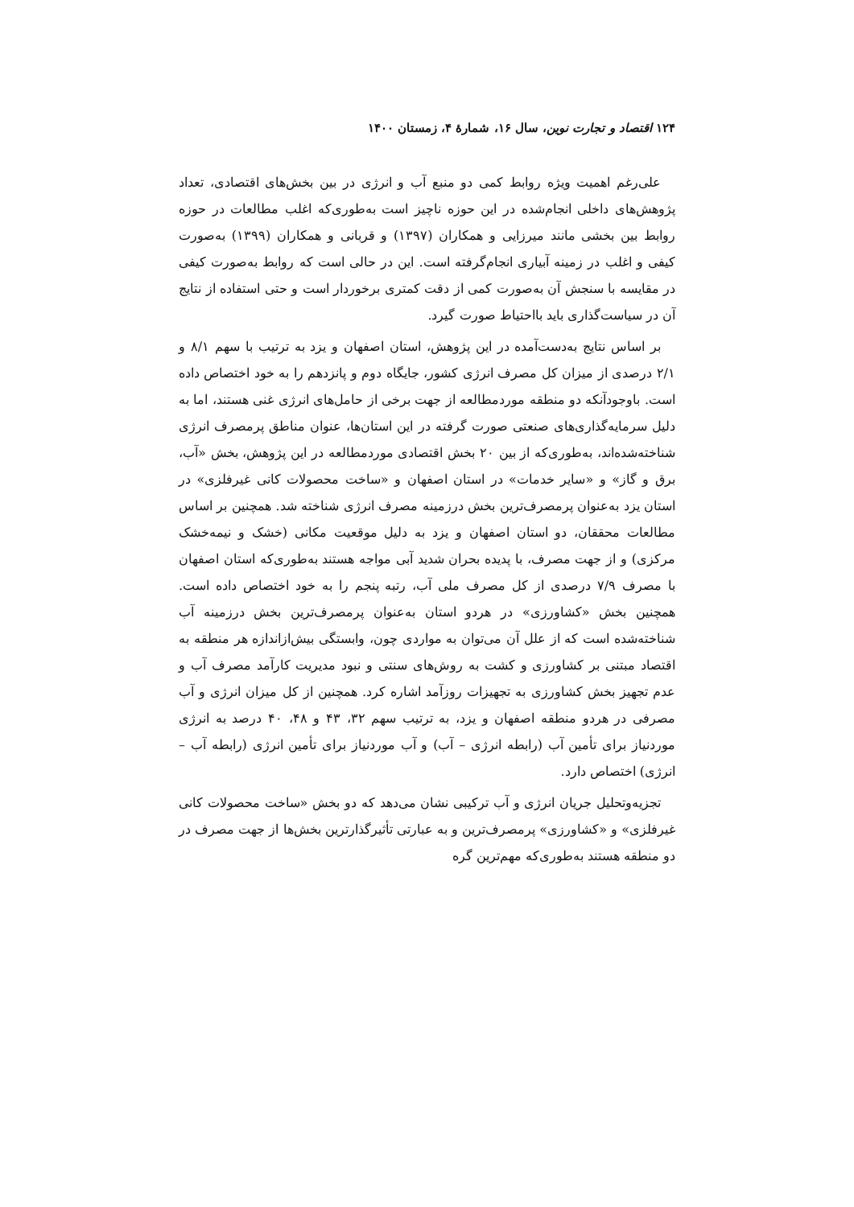۱۲۴ اقتصاد و تجارت نوین، سال ۱۶، شمارهٔ ۴، زمستان ۱۴۰۰
علی‌رغم اهمیت ویژه روابط کمی دو منبع آب و انرژی در بین بخش‌های اقتصادی، تعداد پژوهش‌های داخلی انجام‌شده در این حوزه ناچیز است به‌طوری‌که اغلب مطالعات در حوزه روابط بین بخشی مانند میرزایی و همکاران (۱۳۹۷) و قربانی و همکاران (۱۳۹۹) به‌صورت کیفی و اغلب در زمینه آبیاری انجام‌گرفته است. این در حالی است که روابط به‌صورت کیفی در مقایسه با سنجش آن به‌صورت کمی از دقت کمتری برخوردار است و حتی استفاده از نتایج آن در سیاست‌گذاری باید بااحتیاط صورت گیرد.
بر اساس نتایج به‌دست‌آمده در این پژوهش، استان اصفهان و یزد به ترتیب با سهم ۸/۱ و ۲/۱ درصدی از میزان کل مصرف انرژی کشور، جایگاه دوم و پانزدهم را به خود اختصاص داده است. باوجودآنکه دو منطقه موردمطالعه از جهت برخی از حامل‌های انرژی غنی هستند، اما به دلیل سرمایه‌گذاری‌های صنعتی صورت گرفته در این استان‌ها، عنوان مناطق پرمصرف انرژی شناخته‌شده‌اند، به‌طوری‌که از بین ۲۰ بخش اقتصادی موردمطالعه در این پژوهش، بخش «آب، برق و گاز» و «سایر خدمات» در استان اصفهان و «ساخت محصولات کانی غیرفلزی» در استان یزد به‌عنوان پرمصرف‌ترین بخش درزمینه مصرف انرژی شناخته شد. همچنین بر اساس مطالعات محققان، دو استان اصفهان و یزد به دلیل موقعیت مکانی (خشک و نیمه‌خشک مرکزی) و از جهت مصرف، با پدیده بحران شدید آبی مواجه هستند به‌طوری‌که استان اصفهان با مصرف ۷/۹ درصدی از کل مصرف ملی آب، رتبه پنجم را به خود اختصاص داده است. همچنین بخش «کشاورزی» در هردو استان به‌عنوان پرمصرف‌ترین بخش درزمینه آب شناخته‌شده است که از علل آن می‌توان به مواردی چون، وابستگی بیش‌ازاندازه هر منطقه به اقتصاد مبتنی بر کشاورزی و کشت به روش‌های سنتی و نبود مدیریت کارآمد مصرف آب و عدم تجهیز بخش کشاورزی به تجهیزات روزآمد اشاره کرد. همچنین از کل میزان انرژی و آب مصرفی در هردو منطقه اصفهان و یزد، به ترتیب سهم ۳۲، ۴۳ و ۴۸، ۴۰ درصد به انرژی موردنیاز برای تأمین آب (رابطه انرژی – آب) و آب موردنیاز برای تأمین انرژی (رابطه آب – انرژی) اختصاص دارد.
تجزیه‌وتحلیل جریان انرژی و آب ترکیبی نشان می‌دهد که دو بخش «ساخت محصولات کانی غیرفلزی» و «کشاورزی» پرمصرف‌ترین و به عبارتی تأثیرگذارترین بخش‌ها از جهت مصرف در دو منطقه هستند به‌طوری‌که مهم‌ترین گره